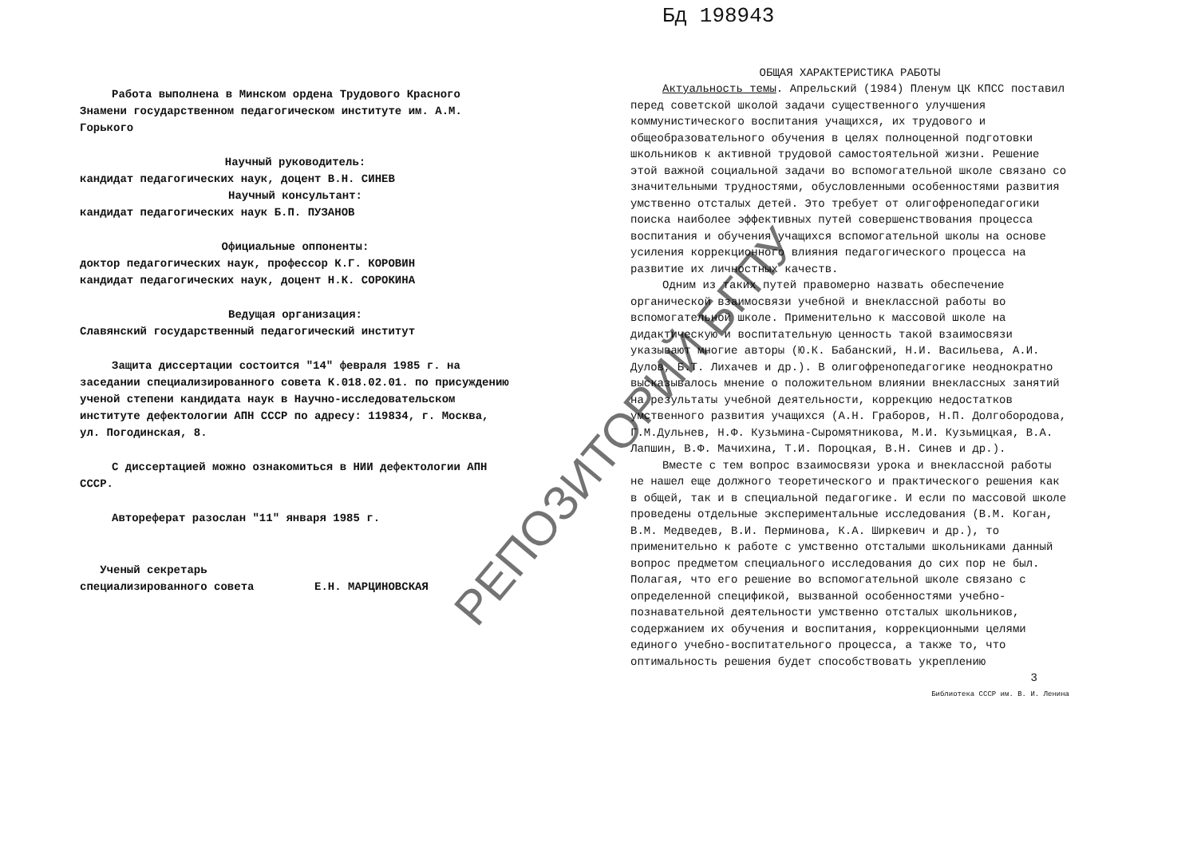РЕПОЗИТОРИЙ БГПУ
Работа выполнена в Минском ордена Трудового Красного Знамени государственном педагогическом институте им. А.М. Горького
Научный руководитель:
кандидат педагогических наук, доцент В.Н. СИНЕВ
Научный консультант:
кандидат педагогических наук Б.П. ПУЗАНОВ
Официальные оппоненты:
доктор педагогических наук, профессор К.Г. КОРОВИН
кандидат педагогических наук, доцент Н.К. СОРОКИНА
Ведущая организация:
Славянский государственный педагогический институт
Защита диссертации состоится "14" февраля 1985 г. на заседании специализированного совета К.018.02.01. по присуждению ученой степени кандидата наук в Научно-исследовательском институте дефектологии АПН СССР по адресу: 119834, г. Москва, ул. Погодинская, 8.
С диссертацией можно ознакомиться в НИИ дефектологии АПН СССР.
Автореферат разослан "11" января 1985 г.
Ученый секретарь
специализированного совета Е.Н. МАРЦИНОВСКАЯ
Бд 198943
ОБЩАЯ ХАРАКТЕРИСТИКА РАБОТЫ
Актуальность темы. Апрельский (1984) Пленум ЦК КПСС поставил перед советской школой задачи существенного улучшения коммунистического воспитания учащихся, их трудового и общеобразовательного обучения в целях полноценной подготовки школьников к активной трудовой самостоятельной жизни. Решение этой важной социальной задачи во вспомогательной школе связано со значительными трудностями, обусловленными особенностями развития умственно отсталых детей. Это требует от олигофренопедагогики поиска наиболее эффективных путей совершенствования процесса воспитания и обучения учащихся вспомогательной школы на основе усиления коррекционного влияния педагогического процесса на развитие их личностных качеств.
Одним из таких путей правомерно назвать обеспечение органической взаимосвязи учебной и внеклассной работы во вспомогательной школе. Применительно к массовой школе на дидактическую и воспитательную ценность такой взаимосвязи указывают многие авторы (Ю.К. Бабанский, Н.И. Васильева, А.И. Дулов, Б.Т. Лихачев и др.). В олигофренопедагогике неоднократно высказывалось мнение о положительном влиянии внеклассных занятий на результаты учебной деятельности, коррекцию недостатков умственного развития учащихся (А.Н. Граборов, Н.П. Долгобородова, Г.М.Дульнев, Н.Ф. Кузьмина-Сыромятникова, М.И. Кузьмицкая, В.А. Лапшин, В.Ф. Мачихина, Т.И. Пороцкая, В.Н. Синев и др.).
Вместе с тем вопрос взаимосвязи урока и внеклассной работы не нашел еще должного теоретического и практического решения как в общей, так и в специальной педагогике. И если по массовой школе проведены отдельные экспериментальные исследования (В.М. Коган, В.М. Медведев, В.И. Перминова, К.А. Ширкевич и др.), то применительно к работе с умственно отсталыми школьниками данный вопрос предметом специального исследования до сих пор не был. Полагая, что его решение во вспомогательной школе связано с определенной спецификой, вызванной особенностями учебно-познавательной деятельности умственно отсталых школьников, содержанием их обучения и воспитания, коррекционными целями единого учебно-воспитательного процесса, а также то, что оптимальность решения будет способствовать укреплению
3
Библиотека СССР им. В. И. Ленина